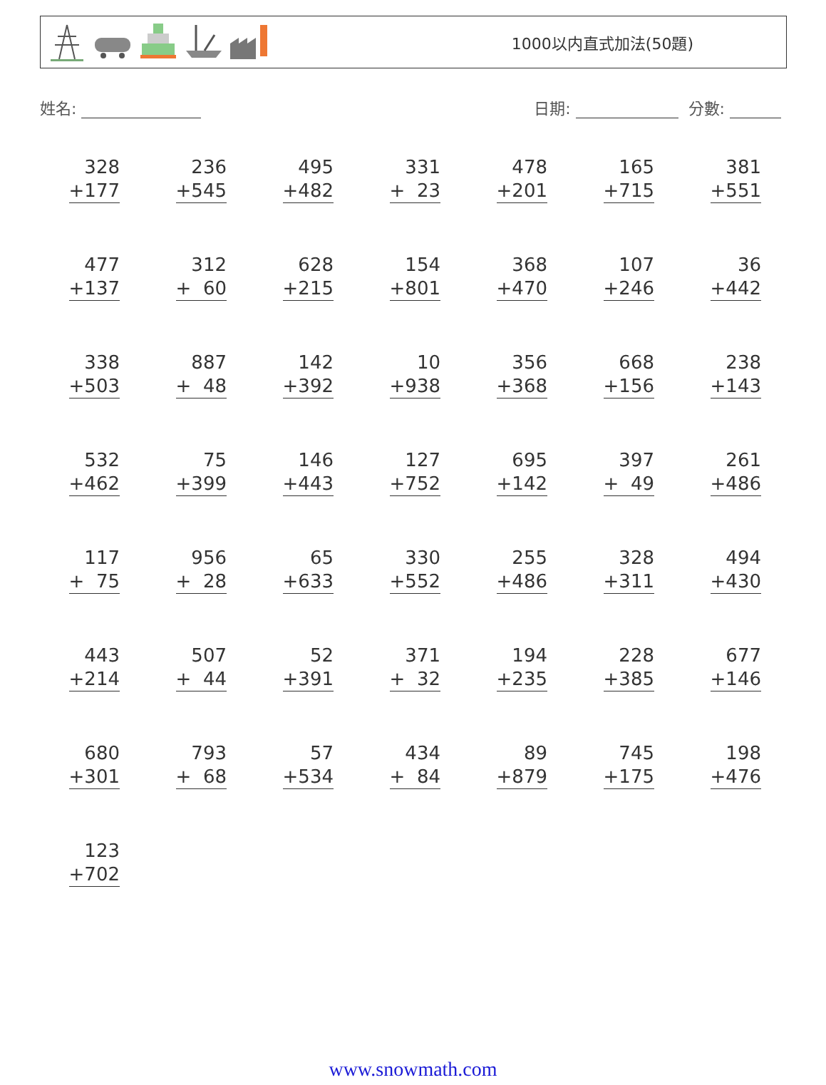1000以内直式加法(50題)
姓名: 日期: 分數:
| 328 +177 | 236 +545 | 495 +482 | 331 + 23 | 478 +201 | 165 +715 | 381 +551 |
| 477 +137 | 312 + 60 | 628 +215 | 154 +801 | 368 +470 | 107 +246 | 36 +442 |
| 338 +503 | 887 + 48 | 142 +392 | 10 +938 | 356 +368 | 668 +156 | 238 +143 |
| 532 +462 | 75 +399 | 146 +443 | 127 +752 | 695 +142 | 397 + 49 | 261 +486 |
| 117 + 75 | 956 + 28 | 65 +633 | 330 +552 | 255 +486 | 328 +311 | 494 +430 |
| 443 +214 | 507 + 44 | 52 +391 | 371 + 32 | 194 +235 | 228 +385 | 677 +146 |
| 680 +301 | 793 + 68 | 57 +534 | 434 + 84 | 89 +879 | 745 +175 | 198 +476 |
| 123 +702 | | | | | | |
www.snowmath.com